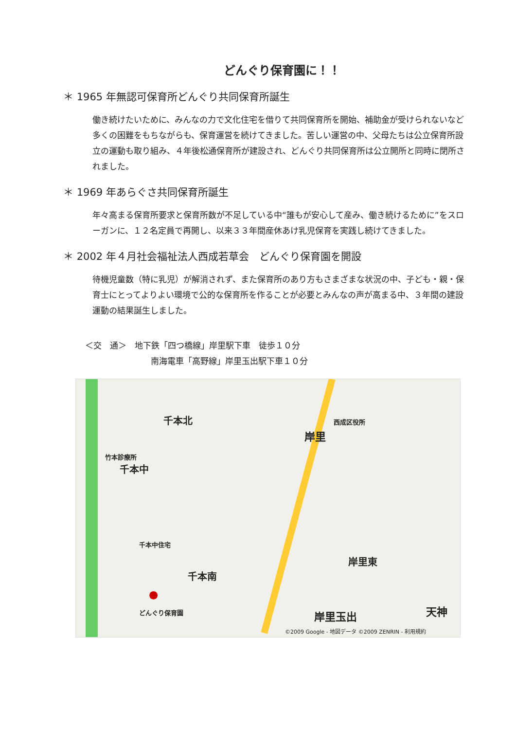どんぐり保育園に！！
＊ 1965 年無認可保育所どんぐり共同保育所誕生
働き続けたいために、みんなの力で文化住宅を借りて共同保育所を開始、補助金が受けられないなど多くの困難をもちながらも、保育運営を続けてきました。苦しい運営の中、父母たちは公立保育所設立の運動も取り組み、４年後松通保育所が建設され、どんぐり共同保育所は公立開所と同時に閉所されました。
＊ 1969 年あらぐさ共同保育所誕生
年々高まる保育所要求と保育所数が不足している中“誰もが安心して産み、働き続けるために”をスローガンに、１２名定員で再開し、以来３３年間産休あけ乳児保育を実践し続けてきました。
＊ 2002 年４月社会福祉法人西成若草会　どんぐり保育園を開設
待機児童数（特に乳児）が解消されず、また保育所のあり方もさまざまな状況の中、子ども・親・保育士にとってよりよい環境で公的な保育所を作ることが必要とみんなの声が高まる中、３年間の建設運動の結果誕生しました。
＜交　通＞　地下鉄「四つ橋線」岸里駅下車　徒歩１０分
南海電車「高野線」岸里玉出駅下車１０分
千本北
岸里
西成区役所
千本中
千本中住宅
竹本診療所
千本南
●
どんぐり保育園
岸里東
岸里玉出 天神
©2009 Google - 地図データ ©2009 ZENRIN - 利用規約